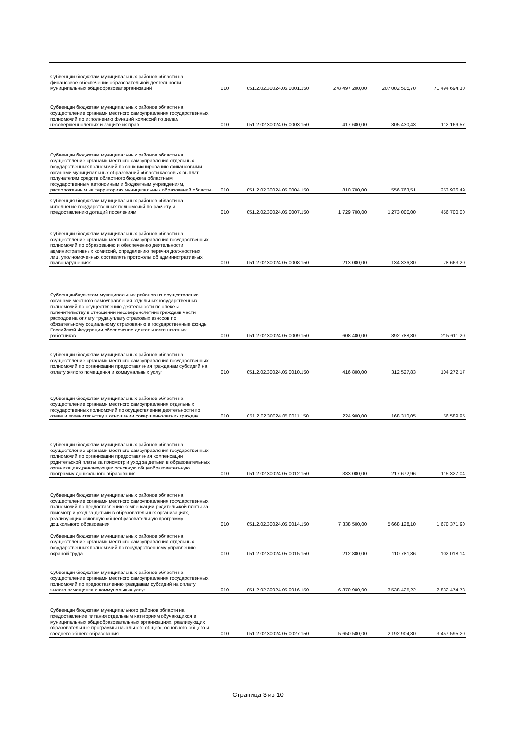| Субвенции бюджетам муниципальных районов области на финансовое обеспечение образовательной деятельности муниципальных общеобразоват.организаций | 010 | 051.2.02.30024.05.0001.150 | 278 497 200,00 | 207 002 505,70 | 71 494 694,30 |
| Субвенции бюджетам муниципальных районов области на осуществление органами местного самоуправления государственных полномочий по исполнению функций комиссий по делам несовершеннолетних и защите их прав | 010 | 051.2.02.30024.05.0003.150 | 417 600,00 | 305 430,43 | 112 169,57 |
| Субвенции бюджетам муниципальных районов области на осуществление органами местного самоуправления отдельных государственных полномочий по санкционированию финансовыми органами муниципальных образований области кассовых выплат получателям средств областного бюджета областным государственным автономным и бюджетным учреждениям, расположенным на территориях муниципальных образований области | 010 | 051.2.02.30024.05.0004.150 | 810 700,00 | 556 763,51 | 253 936,49 |
| Субвенция бюджетам муниципальных районов области на исполнение государственных полномочий по расчету и предоставлению дотаций поселениям | 010 | 051.2.02.30024.05.0007.150 | 1 729 700,00 | 1 273 000,00 | 456 700,00 |
| Субвенции бюджетам муниципальных районов области на осуществление органами местного самоуправления государственных полномочий по образованию и обеспечению деятельности административных комиссий, определению перечня должностных лиц, уполномоченных составлять протоколы об административных правонарушениях | 010 | 051.2.02.30024.05.0008.150 | 213 000,00 | 134 336,80 | 78 663,20 |
| Субвенциибюджетам муниципальных районов на осуществление органами местного самоуправления отдельных государственных полномочий по осуществлению деятельности по опеке и попечительству в отношении несоверенолетних гражданв части расходов на оплату труда,уплату страховых взносов по обязательному социальному страхованию в государственные фонды Российской Федерации,обеспечение деятельности штатных работников | 010 | 051.2.02.30024.05.0009.150 | 608 400,00 | 392 788,80 | 215 611,20 |
| Субвенции бюджетам муниципальных районов области на осуществление органами местного самоуправления государственных полномочий по организации предоставления гражданам субсидий на оплату жилого помещения и коммунальных услуг | 010 | 051.2.02.30024.05.0010.150 | 416 800,00 | 312 527,83 | 104 272,17 |
| Субвенции бюджетам муниципальных районов области на осуществление органами местного самоуправления отдельных государственных полномочий по осуществлению деятельности по опеке и попечительству в отношении совершеннолетних граждан | 010 | 051.2.02.30024.05.0011.150 | 224 900,00 | 168 310,05 | 56 589,95 |
| Субвенции бюджетам муниципальных районов области на осуществление органами местного самоуправления государственных полномочий по организации предоставления компенсации родительской платы за присмотр и уход за детьми в образовательных организациях,реализующих основную общеобразовательную программу дошкольного образования | 010 | 051.2.02.30024.05.0012.150 | 333 000,00 | 217 672,96 | 115 327,04 |
| Субвенции бюджетам муниципальных районов области на осуществление органами местного самоуправления государственных полномочий по предоставлению компенсации родительской платы за присмотр и уход за детьми в образовательных организациях, реализующих основную общеобразовательную программу дошкольного образования | 010 | 051.2.02.30024.05.0014.150 | 7 338 500,00 | 5 668 128,10 | 1 670 371,90 |
| Субвенции бюджетам муниципальных районов области на осуществление органами местного самоуправления отдельных государственных полномочий по государственному управлению охраной труда | 010 | 051.2.02.30024.05.0015.150 | 212 800,00 | 110 781,86 | 102 018,14 |
| Субвенции бюджетам муниципальных районов области на осуществление органами местного самоуправления государственных полномочий по предоставлению гражданам субсидий на оплату жилого помещения и коммунальных услуг | 010 | 051.2.02.30024.05.0016.150 | 6 370 900,00 | 3 538 425,22 | 2 832 474,78 |
| Субвенции бюджетам муниципального районов области на предоставление питания отдельным категориям обучающихся в муниципальных общеобразовательных организациях, реализующих образовательные программы начального общего, основного общего и среднего общего образования | 010 | 051.2.02.30024.05.0027.150 | 5 650 500,00 | 2 192 904,80 | 3 457 595,20 |
Страница 3 из 10